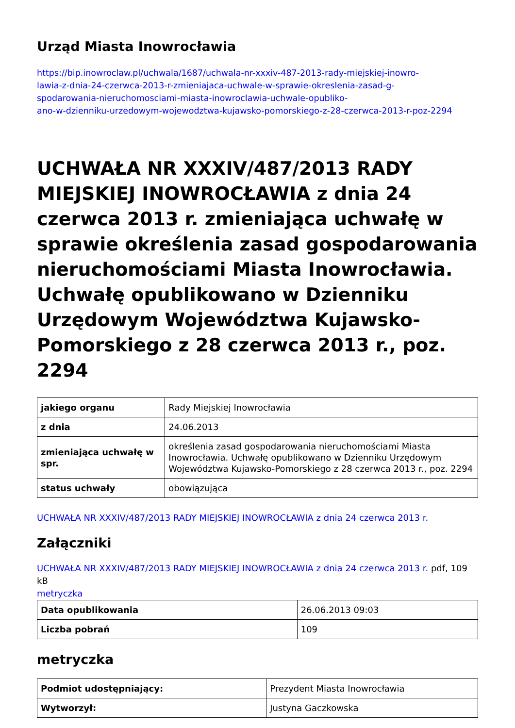Urząd Miasta Inowrocławia
https://bip.inowroclaw.pl/uchwala/1687/uchwala-nr-xxxiv-487-2013-rady-miejskiej-inowro-
lawia-z-dnia-24-czerwca-2013-r-zmieniajaca-uchwale-w-sprawie-okreslenia-zasad-g-
spodarowania-nieruchomosciami-miasta-inowroclawia-uchwale-opubliko-
ano-w-dzienniku-urzedowym-wojewodztwa-kujawsko-pomorskiego-z-28-czerwca-2013-r-poz-2294
UCHWAŁA NR XXXIV/487/2013 RADY MIEJSKIEJ INOWROCŁAWIA z dnia 24 czerwca 2013 r. zmieniająca uchwałę w sprawie określenia zasad gospodarowania nieruchomościami Miasta Inowrocławia. Uchwałę opublikowano w Dzienniku Urzędowym Województwa Kujawsko-Pomorskiego z 28 czerwca 2013 r., poz. 2294
| jakiego organu | Rady Miejskiej Inowrocławia |
| z dnia | 24.06.2013 |
| zmieniająca uchwałę w spr. | określenia zasad gospodarowania nieruchomościami Miasta Inowrocławia. Uchwałę opublikowano w Dzienniku Urzędowym Województwa Kujawsko-Pomorskiego z 28 czerwca 2013 r., poz. 2294 |
| status uchwały | obowiązująca |
UCHWAŁA NR XXXIV/487/2013 RADY MIEJSKIEJ INOWROCŁAWIA z dnia 24 czerwca 2013 r.
Załączniki
UCHWAŁA NR XXXIV/487/2013 RADY MIEJSKIEJ INOWROCŁAWIA z dnia 24 czerwca 2013 r. pdf, 109 kB
metryczka
| Data opublikowania | 26.06.2013 09:03 |
| Liczba pobrań | 109 |
metryczka
| Podmiot udostępniający: | Prezydent Miasta Inowrocławia |
| Wytworzył: | Justyna Gaczkowska |